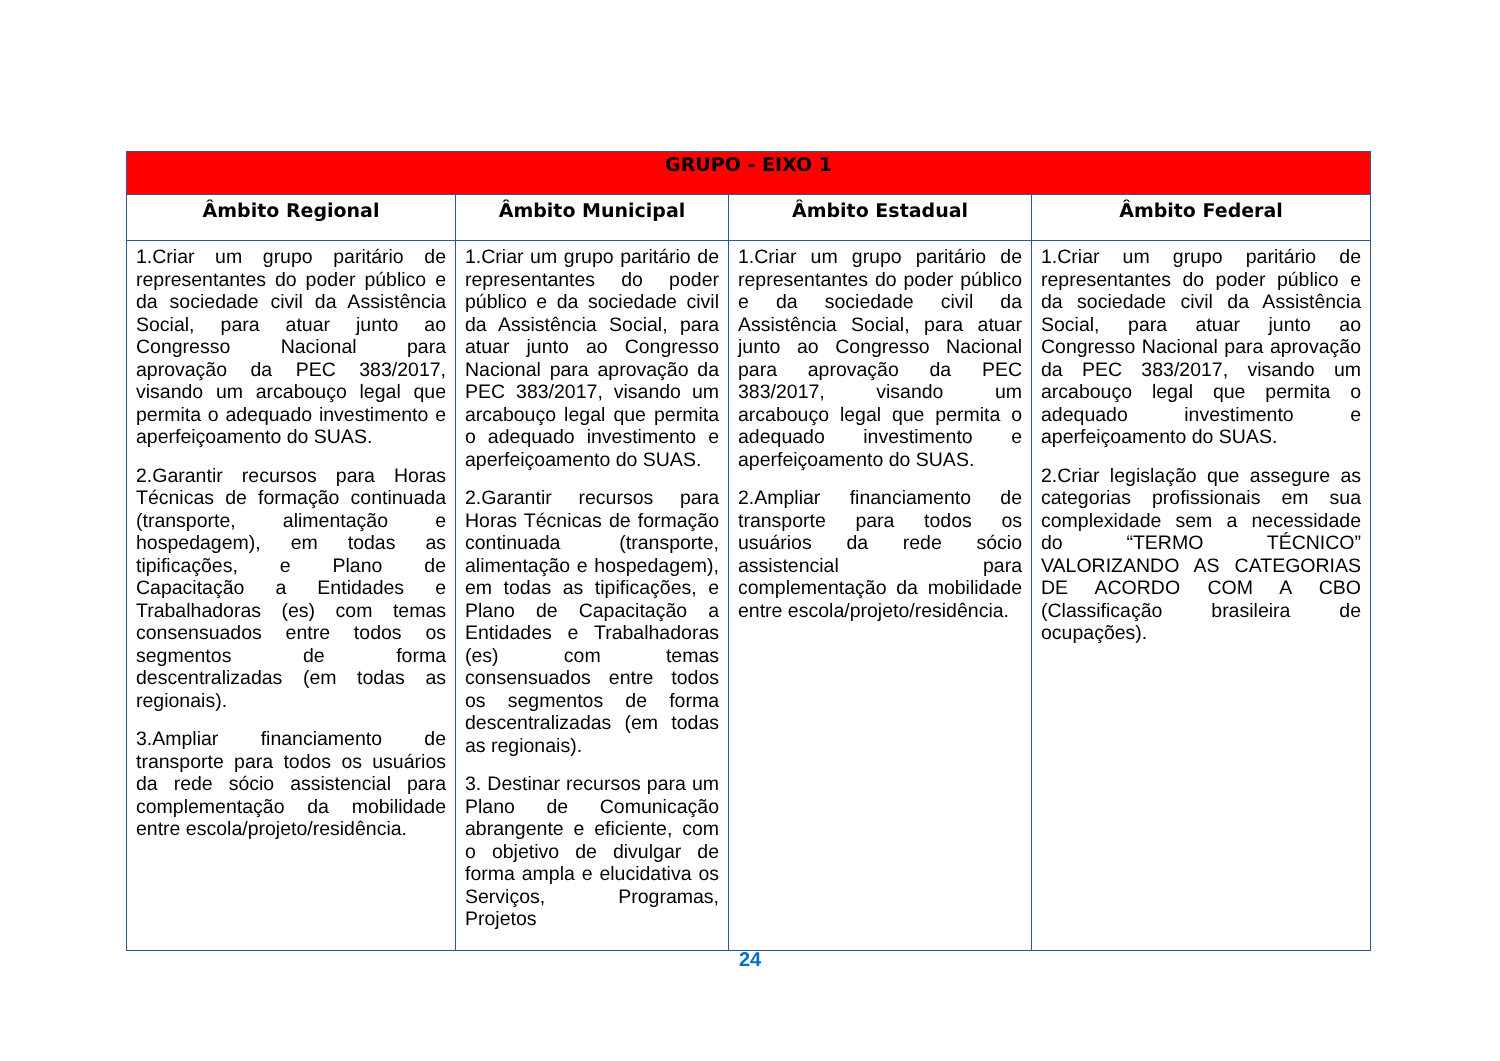| GRUPO - EIXO 1 | | | |
| --- | --- | --- | --- |
| Âmbito Regional | Âmbito Municipal | Âmbito Estadual | Âmbito Federal |
| 1.Criar um grupo paritário de representantes do poder público e da sociedade civil da Assistência Social, para atuar junto ao Congresso Nacional para aprovação da PEC 383/2017, visando um arcabouço legal que permita o adequado investimento e aperfeiçoamento do SUAS. 2.Garantir recursos para Horas Técnicas de formação continuada (transporte, alimentação e hospedagem), em todas as tipificações, e Plano de Capacitação a Entidades e Trabalhadoras (es) com temas consensuados entre todos os segmentos de forma descentralizadas (em todas as regionais). 3.Ampliar financiamento de transporte para todos os usuários da rede sócio assistencial para complementação da mobilidade entre escola/projeto/residência. | 1.Criar um grupo paritário de representantes do poder público e da sociedade civil da Assistência Social, para atuar junto ao Congresso Nacional para aprovação da PEC 383/2017, visando um arcabouço legal que permita o adequado investimento e aperfeiçoamento do SUAS. 2.Garantir recursos para Horas Técnicas de formação continuada (transporte, alimentação e hospedagem), em todas as tipificações, e Plano de Capacitação a Entidades e Trabalhadoras (es) com temas consensuados entre todos os segmentos de forma descentralizadas (em todas as regionais). 3. Destinar recursos para um Plano de Comunicação abrangente e eficiente, com o objetivo de divulgar de forma ampla e elucidativa os Serviços, Programas, Projetos | 1.Criar um grupo paritário de representantes do poder público e da sociedade civil da Assistência Social, para atuar junto ao Congresso Nacional para aprovação da PEC 383/2017, visando um arcabouço legal que permita o adequado investimento e aperfeiçoamento do SUAS. 2.Ampliar financiamento de transporte para todos os usuários da rede sócio assistencial para complementação da mobilidade entre escola/projeto/residência. | 1.Criar um grupo paritário de representantes do poder público e da sociedade civil da Assistência Social, para atuar junto ao Congresso Nacional para aprovação da PEC 383/2017, visando um arcabouço legal que permita o adequado investimento e aperfeiçoamento do SUAS. 2.Criar legislação que assegure as categorias profissionais em sua complexidade sem a necessidade do “TERMO TÉCNICO” VALORIZANDO AS CATEGORIAS DE ACORDO COM A CBO (Classificação brasileira de ocupações). |
24